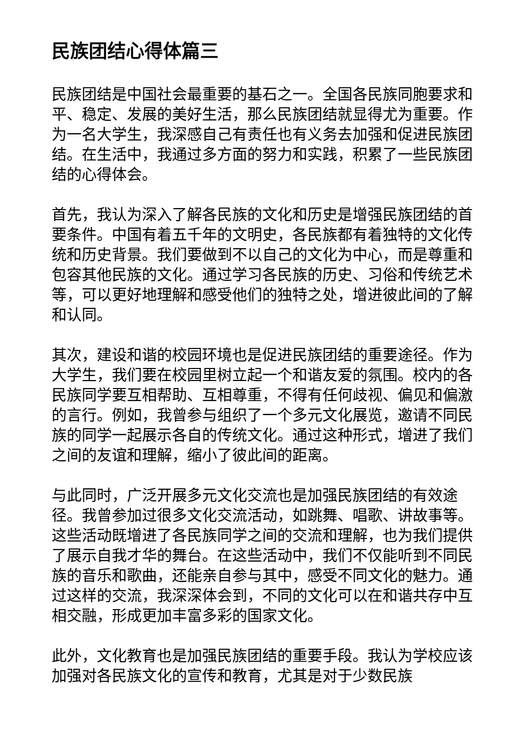民族团结心得体篇三
民族团结是中国社会最重要的基石之一。全国各民族同胞要求和平、稳定、发展的美好生活，那么民族团结就显得尤为重要。作为一名大学生，我深感自己有责任也有义务去加强和促进民族团结。在生活中，我通过多方面的努力和实践，积累了一些民族团结的心得体会。
首先，我认为深入了解各民族的文化和历史是增强民族团结的首要条件。中国有着五千年的文明史，各民族都有着独特的文化传统和历史背景。我们要做到不以自己的文化为中心，而是尊重和包容其他民族的文化。通过学习各民族的历史、习俗和传统艺术等，可以更好地理解和感受他们的独特之处，增进彼此间的了解和认同。
其次，建设和谐的校园环境也是促进民族团结的重要途径。作为大学生，我们要在校园里树立起一个和谐友爱的氛围。校内的各民族同学要互相帮助、互相尊重，不得有任何歧视、偏见和偏激的言行。例如，我曾参与组织了一个多元文化展览，邀请不同民族的同学一起展示各自的传统文化。通过这种形式，增进了我们之间的友谊和理解，缩小了彼此间的距离。
与此同时，广泛开展多元文化交流也是加强民族团结的有效途径。我曾参加过很多文化交流活动，如跳舞、唱歌、讲故事等。这些活动既增进了各民族同学之间的交流和理解，也为我们提供了展示自我才华的舞台。在这些活动中，我们不仅能听到不同民族的音乐和歌曲，还能亲自参与其中，感受不同文化的魅力。通过这样的交流，我深深体会到，不同的文化可以在和谐共存中互相交融，形成更加丰富多彩的国家文化。
此外，文化教育也是加强民族团结的重要手段。我认为学校应该加强对各民族文化的宣传和教育，尤其是对于少数民族